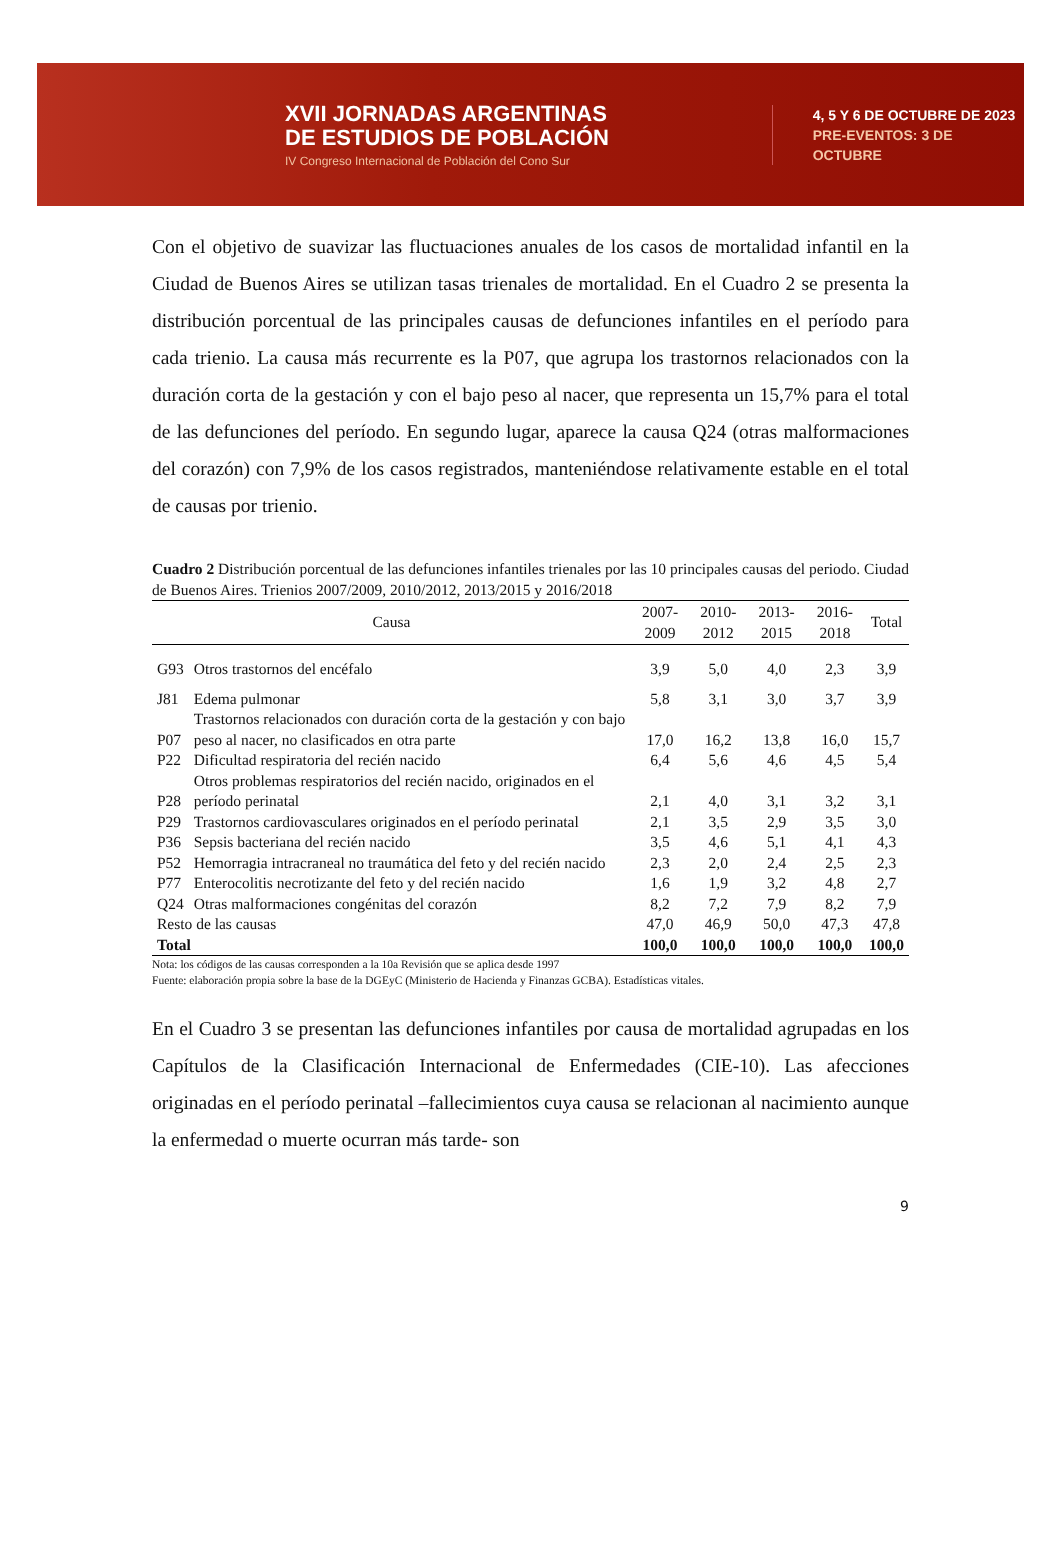XVII JORNADAS ARGENTINAS
DE ESTUDIOS DE POBLACIÓN
IV Congreso Internacional de Población del Cono Sur
4, 5 Y 6 DE OCTUBRE DE 2023
PRE-EVENTOS: 3 DE OCTUBRE
Con el objetivo de suavizar las fluctuaciones anuales de los casos de mortalidad infantil en la Ciudad de Buenos Aires se utilizan tasas trienales de mortalidad. En el Cuadro 2 se presenta la distribución porcentual de las principales causas de defunciones infantiles en el período para cada trienio. La causa más recurrente es la P07, que agrupa los trastornos relacionados con la duración corta de la gestación y con el bajo peso al nacer, que representa un 15,7% para el total de las defunciones del período. En segundo lugar, aparece la causa Q24 (otras malformaciones del corazón) con 7,9% de los casos registrados, manteniéndose relativamente estable en el total de causas por trienio.
Cuadro 2 Distribución porcentual de las defunciones infantiles trienales por las 10 principales causas del periodo. Ciudad de Buenos Aires. Trienios 2007/2009, 2010/2012, 2013/2015 y 2016/2018
| Causa | | 2007-2009 | 2010-2012 | 2013-2015 | 2016-2018 | Total |
| --- | --- | --- | --- | --- | --- | --- |
| G93 | Otros trastornos del encéfalo | 3,9 | 5,0 | 4,0 | 2,3 | 3,9 |
| J81 | Edema pulmonar | 5,8 | 3,1 | 3,0 | 3,7 | 3,9 |
| P07 | Trastornos relacionados con duración corta de la gestación y con bajo peso al nacer, no clasificados en otra parte | 17,0 | 16,2 | 13,8 | 16,0 | 15,7 |
| P22 | Dificultad respiratoria del recién nacido | 6,4 | 5,6 | 4,6 | 4,5 | 5,4 |
| P28 | Otros problemas respiratorios del recién nacido, originados en el período perinatal | 2,1 | 4,0 | 3,1 | 3,2 | 3,1 |
| P29 | Trastornos cardiovasculares originados en el período perinatal | 2,1 | 3,5 | 2,9 | 3,5 | 3,0 |
| P36 | Sepsis bacteriana del recién nacido | 3,5 | 4,6 | 5,1 | 4,1 | 4,3 |
| P52 | Hemorragia intracraneal no traumática del feto y del recién nacido | 2,3 | 2,0 | 2,4 | 2,5 | 2,3 |
| P77 | Enterocolitis necrotizante del feto y del recién nacido | 1,6 | 1,9 | 3,2 | 4,8 | 2,7 |
| Q24 | Otras malformaciones congénitas del corazón | 8,2 | 7,2 | 7,9 | 8,2 | 7,9 |
| Resto de las causas | | 47,0 | 46,9 | 50,0 | 47,3 | 47,8 |
| Total | | 100,0 | 100,0 | 100,0 | 100,0 | 100,0 |
Nota: los códigos de las causas corresponden a la 10a Revisión que se aplica desde 1997
Fuente: elaboración propia sobre la base de la DGEyC (Ministerio de Hacienda y Finanzas GCBA). Estadísticas vitales.
En el Cuadro 3 se presentan las defunciones infantiles por causa de mortalidad agrupadas en los Capítulos de la Clasificación Internacional de Enfermedades (CIE-10). Las afecciones originadas en el período perinatal –fallecimientos cuya causa se relacionan al nacimiento aunque la enfermedad o muerte ocurran más tarde- son
9